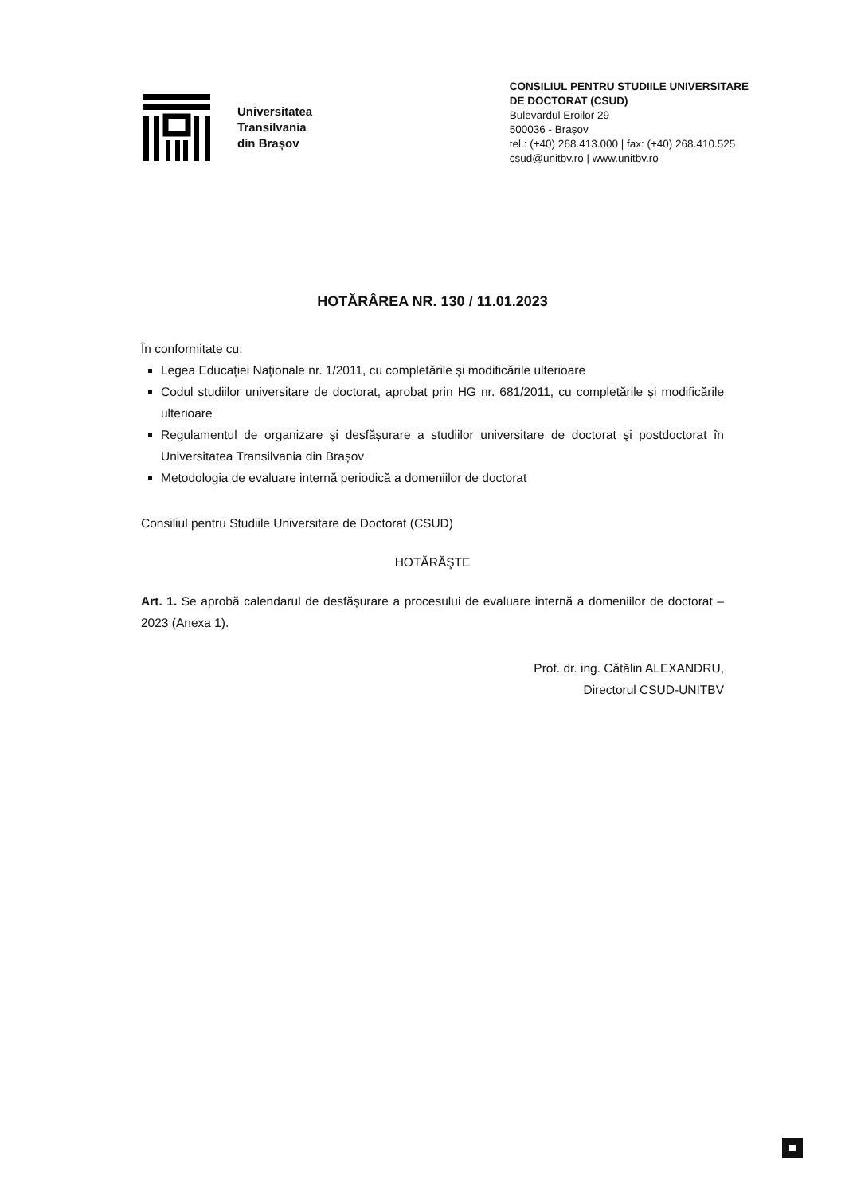Universitatea
Transilvania
din Brașov
CONSILIUL PENTRU STUDIILE UNIVERSITARE
DE DOCTORAT (CSUD)
Bulevardul Eroilor 29
500036 - Brașov
tel.: (+40) 268.413.000 | fax: (+40) 268.410.525
csud@unitbv.ro | www.unitbv.ro
HOTĂRÂREA NR. 130 / 11.01.2023
În conformitate cu:
Legea Educației Naționale nr. 1/2011, cu completările și modificările ulterioare
Codul studiilor universitare de doctorat, aprobat prin HG nr. 681/2011, cu completările și modificările ulterioare
Regulamentul de organizare şi desfășurare a studiilor universitare de doctorat şi postdoctorat în Universitatea Transilvania din Brașov
Metodologia de evaluare internă periodică a domeniilor de doctorat
Consiliul pentru Studiile Universitare de Doctorat (CSUD)
HOTĂRĂŞTE
Art. 1. Se aprobă calendarul de desfășurare a procesului de evaluare internă a domeniilor de doctorat – 2023 (Anexa 1).
Prof. dr. ing. Cătălin ALEXANDRU,
Directorul CSUD-UNITBV